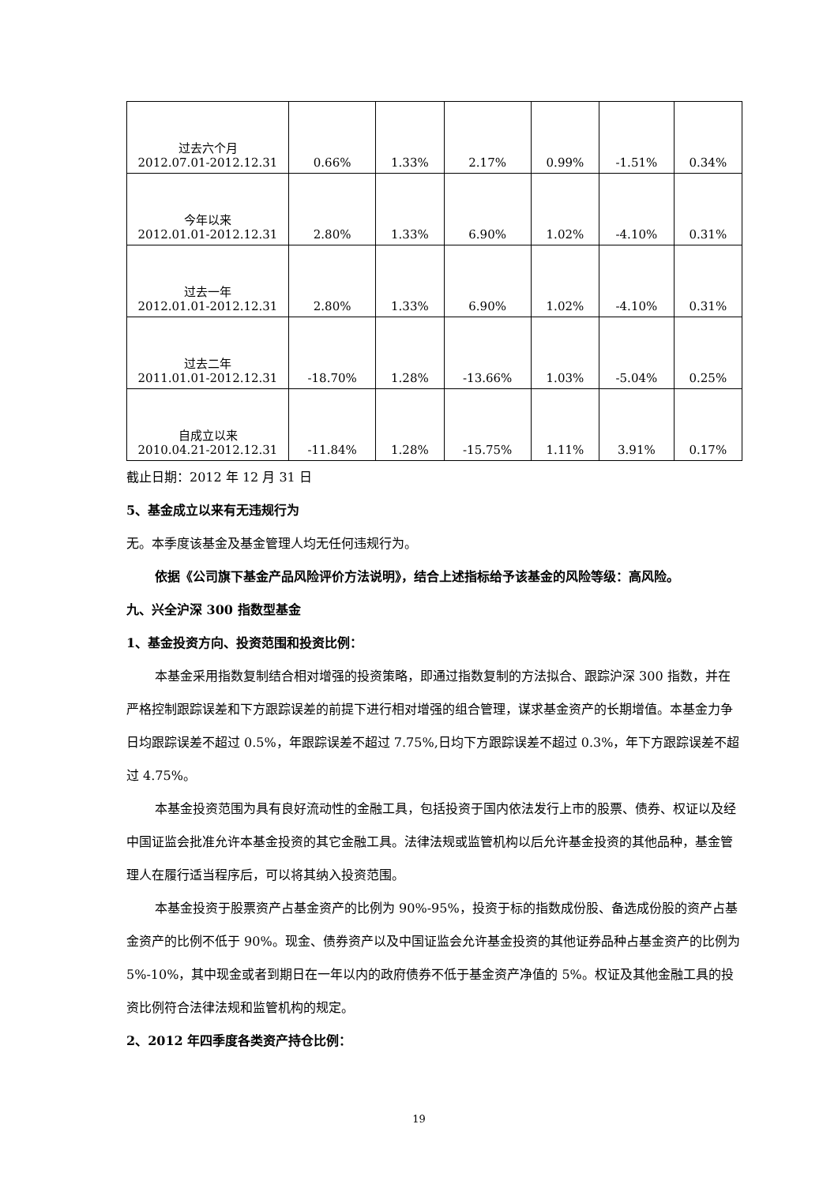| 过去六个月 2012.07.01-2012.12.31 | 0.66% | 1.33% | 2.17% | 0.99% | -1.51% | 0.34% |
| 今年以来 2012.01.01-2012.12.31 | 2.80% | 1.33% | 6.90% | 1.02% | -4.10% | 0.31% |
| 过去一年 2012.01.01-2012.12.31 | 2.80% | 1.33% | 6.90% | 1.02% | -4.10% | 0.31% |
| 过去二年 2011.01.01-2012.12.31 | -18.70% | 1.28% | -13.66% | 1.03% | -5.04% | 0.25% |
| 自成立以来 2010.04.21-2012.12.31 | -11.84% | 1.28% | -15.75% | 1.11% | 3.91% | 0.17% |
截止日期：2012 年 12 月 31 日
5、基金成立以来有无违规行为
无。本季度该基金及基金管理人均无任何违规行为。
依据《公司旗下基金产品风险评价方法说明》，结合上述指标给予该基金的风险等级：高风险。
九、兴全沪深 300 指数型基金
1、基金投资方向、投资范围和投资比例：
本基金采用指数复制结合相对增强的投资策略，即通过指数复制的方法拟合、跟踪沪深 300 指数，并在严格控制跟踪误差和下方跟踪误差的前提下进行相对增强的组合管理，谋求基金资产的长期增值。本基金力争日均跟踪误差不超过 0.5%，年跟踪误差不超过 7.75%,日均下方跟踪误差不超过 0.3%，年下方跟踪误差不超过 4.75%。
本基金投资范围为具有良好流动性的金融工具，包括投资于国内依法发行上市的股票、债券、权证以及经中国证监会批准允许本基金投资的其它金融工具。法律法规或监管机构以后允许基金投资的其他品种，基金管理人在履行适当程序后，可以将其纳入投资范围。
本基金投资于股票资产占基金资产的比例为 90%-95%，投资于标的指数成份股、备选成份股的资产占基金资产的比例不低于 90%。现金、债券资产以及中国证监会允许基金投资的其他证券品种占基金资产的比例为 5%-10%，其中现金或者到期日在一年以内的政府债券不低于基金资产净值的 5%。权证及其他金融工具的投资比例符合法律法规和监管机构的规定。
2、2012 年四季度各类资产持仓比例：
19